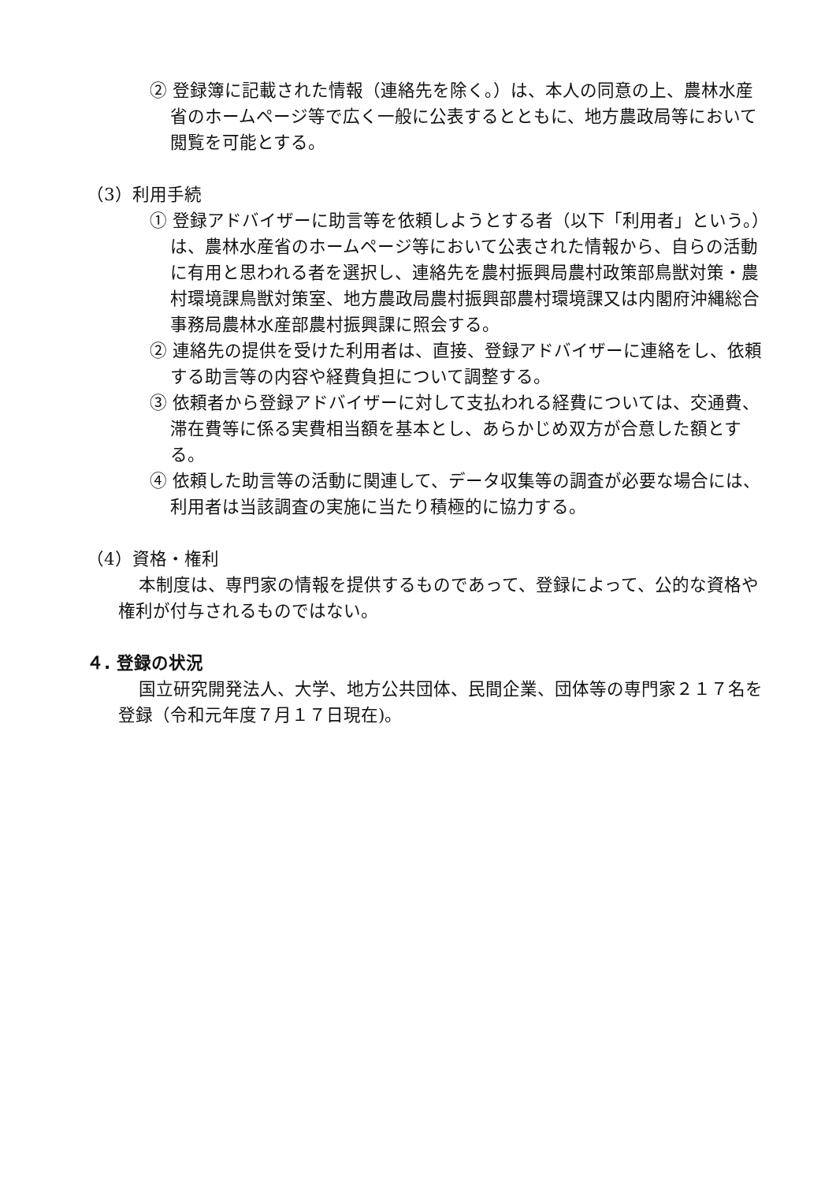② 登録簿に記載された情報（連絡先を除く。）は、本人の同意の上、農林水産省のホームページ等で広く一般に公表するとともに、地方農政局等において閲覧を可能とする。
（3）利用手続
① 登録アドバイザーに助言等を依頼しようとする者（以下「利用者」という。）は、農林水産省のホームページ等において公表された情報から、自らの活動に有用と思われる者を選択し、連絡先を農村振興局農村政策部鳥獣対策・農村環境課鳥獣対策室、地方農政局農村振興部農村環境課又は内閣府沖縄総合事務局農林水産部農村振興課に照会する。
② 連絡先の提供を受けた利用者は、直接、登録アドバイザーに連絡をし、依頼する助言等の内容や経費負担について調整する。
③ 依頼者から登録アドバイザーに対して支払われる経費については、交通費、滞在費等に係る実費相当額を基本とし、あらかじめ双方が合意した額とする。
④ 依頼した助言等の活動に関連して、データ収集等の調査が必要な場合には、利用者は当該調査の実施に当たり積極的に協力する。
（4）資格・権利
本制度は、専門家の情報を提供するものであって、登録によって、公的な資格や権利が付与されるものではない。
４. 登録の状況
国立研究開発法人、大学、地方公共団体、民間企業、団体等の専門家２１７名を登録（令和元年度７月１７日現在)。